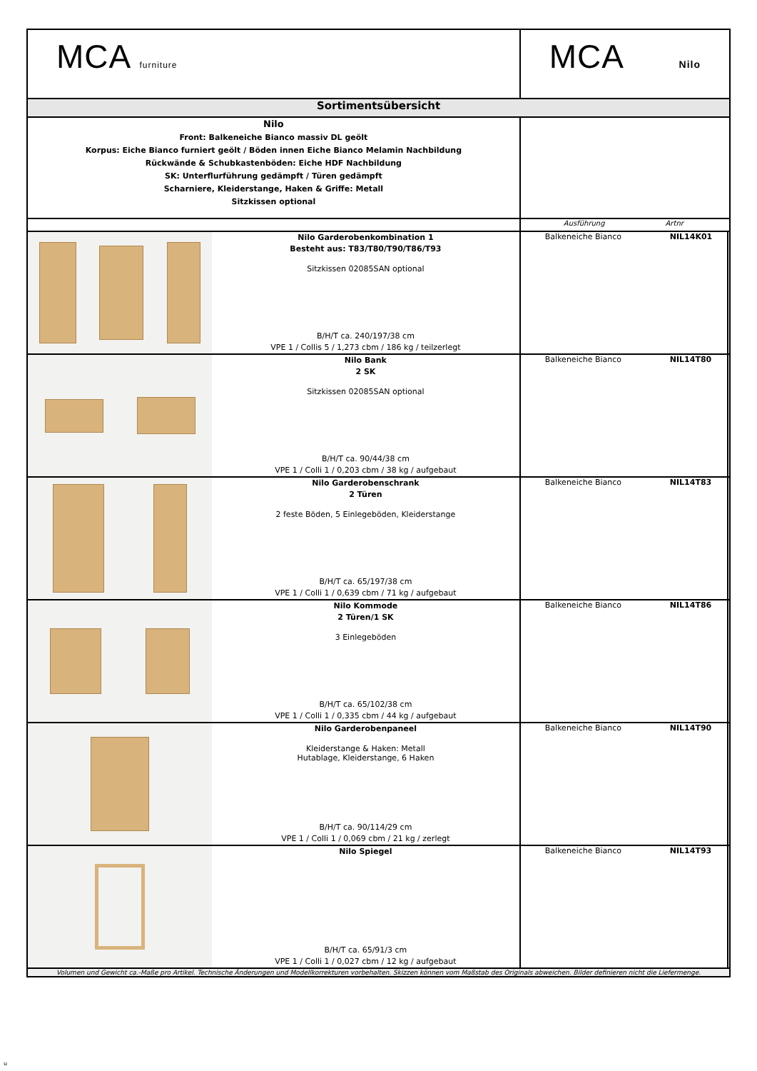| MCA furniture | | MCA Nilo | | |
| Sortimentsübersicht | | | | |
| Nilo Front: Balkeneiche Bianco massiv DL geölt Korpus: Eiche Bianco furniert geölt / Böden innen Eiche Bianco Melamin Nachbildung Rückwände & Schubkastenböden: Eiche HDF Nachbildung SK: Unterflurführung gedämpft / Türen gedämpft Scharniere, Kleiderstange, Haken & Griffe: Metall Sitzkissen optional | | | | |
| | | Ausführung Artnr | | |
| | Nilo Garderobenkombination 1 Besteht aus: T83/T80/T90/T86/T93 Sitzkissen 02085SAN optional B/H/T ca. 240/197/38 cm VPE 1 / Collis 5 / 1,273 cbm / 186 kg / teilzerlegt | Balkeneiche Bianco | NIL14K01 | |
| | Nilo Bank 2 SK Sitzkissen 02085SAN optional B/H/T ca. 90/44/38 cm VPE 1 / Colli 1 / 0,203 cbm / 38 kg / aufgebaut | Balkeneiche Bianco | NIL14T80 | |
| | Nilo Garderobenschrank 2 Türen 2 feste Böden, 5 Einlegeböden, Kleiderstange B/H/T ca. 65/197/38 cm VPE 1 / Colli 1 / 0,639 cbm / 71 kg / aufgebaut | Balkeneiche Bianco | NIL14T83 | |
| | Nilo Kommode 2 Türen/1 SK 3 Einlegeböden B/H/T ca. 65/102/38 cm VPE 1 / Colli 1 / 0,335 cbm / 44 kg / aufgebaut | Balkeneiche Bianco | NIL14T86 | |
| | Nilo Garderobenpaneel Kleiderstange & Haken: Metall Hutablage, Kleiderstange, 6 Haken B/H/T ca. 90/114/29 cm VPE 1 / Colli 1 / 0,069 cbm / 21 kg / zerlegt | Balkeneiche Bianco | NIL14T90 | |
| | Nilo Spiegel B/H/T ca. 65/91/3 cm VPE 1 / Colli 1 / 0,027 cbm / 12 kg / aufgebaut | Balkeneiche Bianco | NIL14T93 | |
| Volumen und Gewicht ca.-Maße pro Artikel. Technische Änderungen und Modellkorrekturen vorbehalten. Skizzen können vom Maßstab des Originals abweichen. Bilder definieren nicht die Liefermenge. | | | | |
u